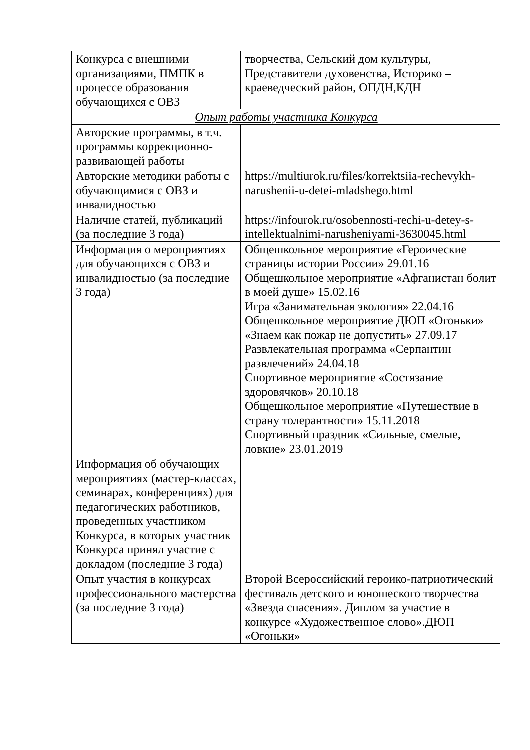| Конкурса с внешними организациями, ПМПК в процессе образования обучающихся с ОВЗ | творчества, Сельский дом культуры, Представители духовенства, Историко – краеведческий район, ОПДН,КДН |
| Опыт работы участника Конкурса | |
| Авторские программы, в т.ч. программы коррекционно-развивающей работы | |
| Авторские методики работы с обучающимися с ОВЗ и инвалидностью | https://multiurok.ru/files/korrektsiia-rechevykh-narushenii-u-detei-mladshego.html |
| Наличие статей, публикаций (за последние 3 года) | https://infourok.ru/osobennosti-rechi-u-detey-s-intellektualnimi-narusheniyami-3630045.html |
| Информация о мероприятиях для обучающихся с ОВЗ и инвалидностью (за последние 3 года) | Общешкольное мероприятие «Героические страницы истории России» 29.01.16 Общешкольное мероприятие «Афганистан болит в моей душе» 15.02.16 Игра «Занимательная экология» 22.04.16 Общешкольное мероприятие ДЮП «Огоньки» «Знаем как пожар не допустить» 27.09.17 Развлекательная программа «Серпантин развлечений» 24.04.18 Спортивное мероприятие «Состязание здоровячков» 20.10.18 Общешкольное мероприятие «Путешествие в страну толерантности» 15.11.2018 Спортивный праздник «Сильные, смелые, ловкие» 23.01.2019 |
| Информация об обучающих мероприятиях (мастер-классах, семинарах, конференциях) для педагогических работников, проведенных участником Конкурса, в которых участник Конкурса принял участие с докладом (последние 3 года) | |
| Опыт участия в конкурсах профессионального мастерства (за последние 3 года) | Второй Всероссийский героико-патриотический фестиваль детского и юношеского творчества «Звезда спасения». Диплом за участие в конкурсе «Художественное слово».ДЮП «Огоньки» |